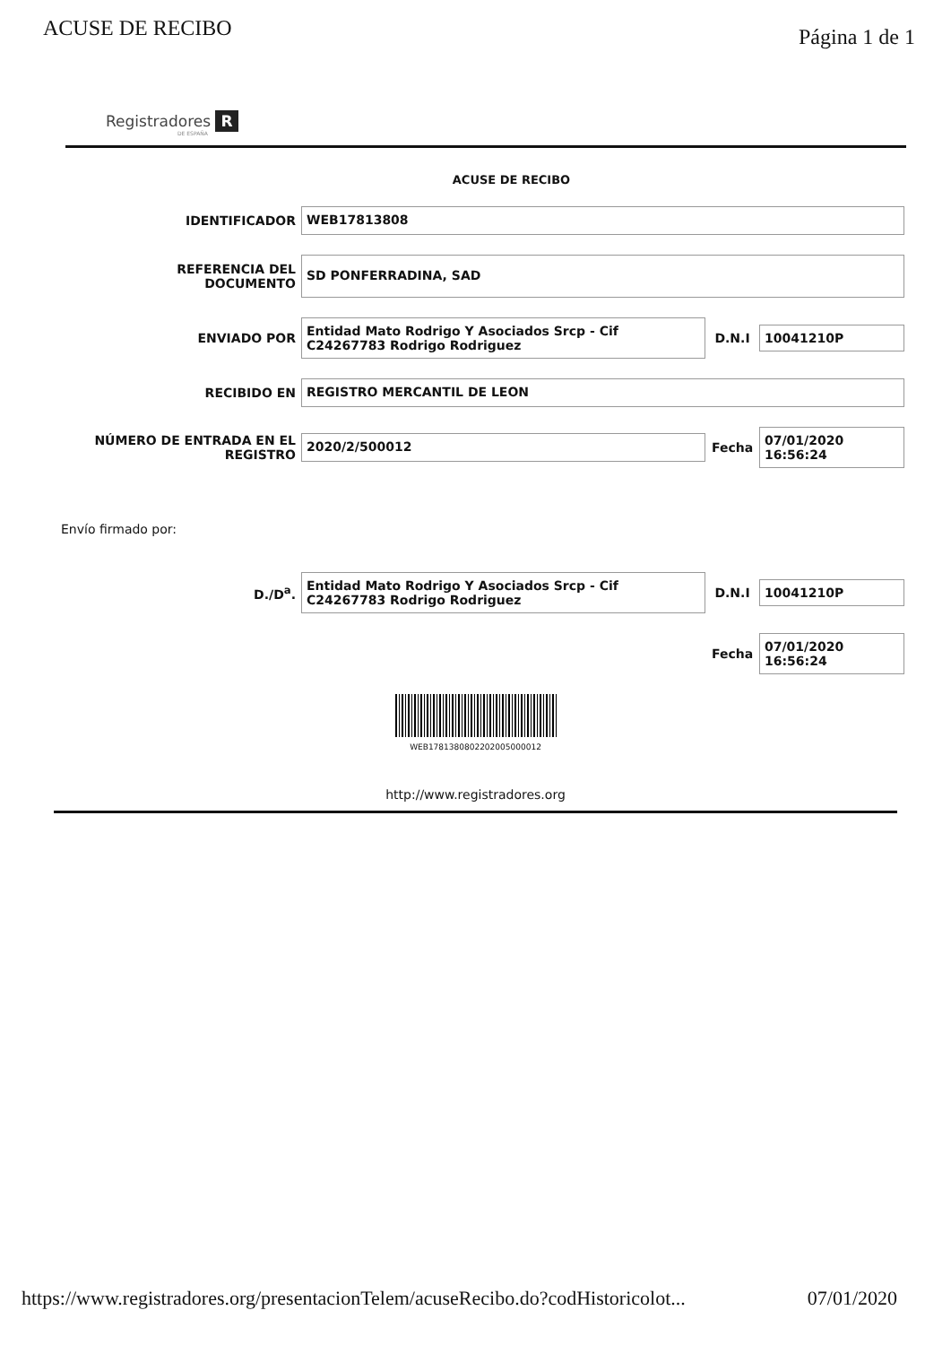ACUSE DE RECIBO Página 1 de 1
Registradores R
DE ESPAÑA
ACUSE DE RECIBO
IDENTIFICADOR
WEB17813808
REFERENCIA DEL
DOCUMENTO
SD PONFERRADINA, SAD
ENVIADO POR
Entidad Mato Rodrigo Y Asociados Srcp - Cif C24267783 Rodrigo Rodriguez
D.N.I
10041210P
RECIBIDO EN
REGISTRO MERCANTIL DE LEON
NÚMERO DE ENTRADA EN EL
REGISTRO
2020/2/500012
Fecha
07/01/2020
16:56:24
Envío firmado por:
D./D<sup>a</sup>.
Entidad Mato Rodrigo Y Asociados Srcp - Cif C24267783 Rodrigo Rodriguez
D.N.I
10041210P
Fecha
07/01/2020
16:56:24
WEB1781380802202005000012
http://www.registradores.org
https://www.registradores.org/presentacionTelem/acuseRecibo.do?codHistoricolot... 07/01/2020